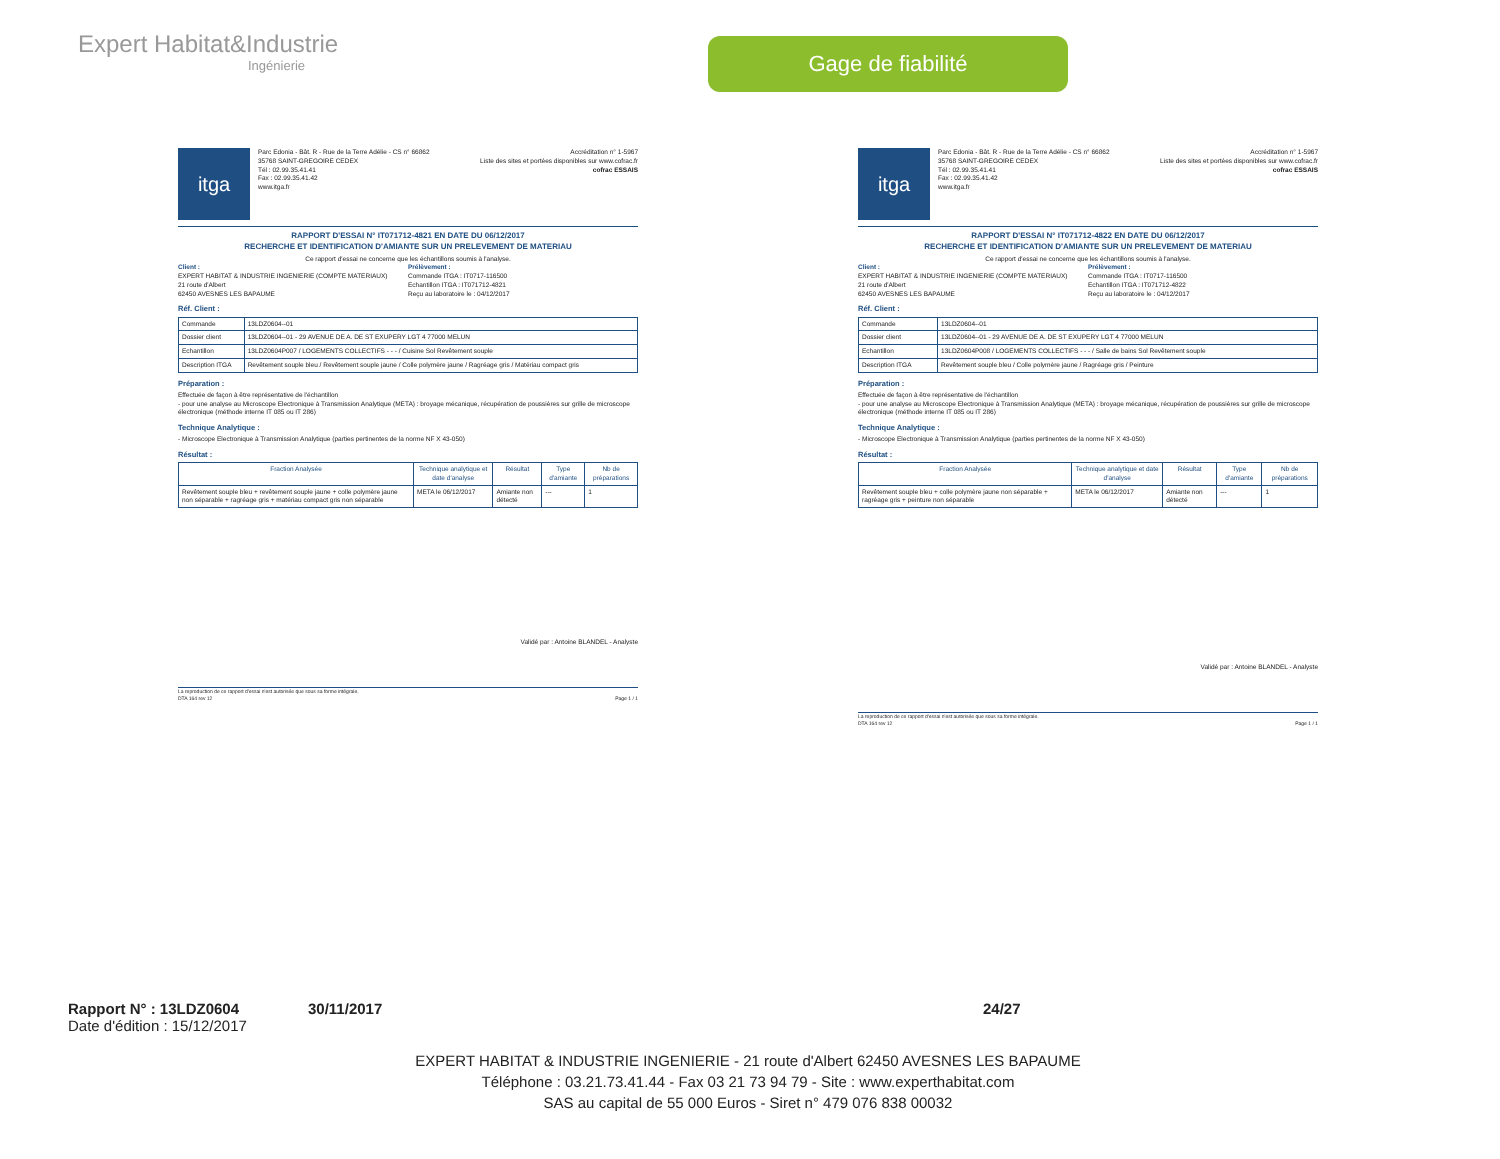Expert Habitat&Industrie
Ingénierie
Gage de fiabilité
itga
Parc Edonia - Bât. R - Rue de la Terre Adélie - CS n° 66862
35768 SAINT-GREGOIRE CEDEX
Tél : 02.99.35.41.41
Fax : 02.99.35.41.42
www.itga.fr
Accréditation n° 1-5967
Liste des sites et portées disponibles sur www.cofrac.fr
cofrac ESSAIS
RAPPORT D'ESSAI N° IT071712-4821 EN DATE DU 06/12/2017
RECHERCHE ET IDENTIFICATION D'AMIANTE SUR UN PRELEVEMENT DE MATERIAU
Ce rapport d'essai ne concerne que les échantillons soumis à l'analyse.
Client :
EXPERT HABITAT & INDUSTRIE INGENIERIE (COMPTE MATERIAUX)
21 route d'Albert
62450 AVESNES LES BAPAUME
Prélèvement :
Commande ITGA : IT0717-116500
Echantillon ITGA : IT071712-4821
Reçu au laboratoire le : 04/12/2017
Réf. Client :
| Commande | 13LDZ0604--01 |
| Dossier client | 13LDZ0604--01 - 29 AVENUE DE A. DE ST EXUPERY LGT 4 77000 MELUN |
| Echantillon | 13LDZ0604P007 / LOGEMENTS COLLECTIFS - - - / Cuisine Sol Revêtement souple |
| Description ITGA | Revêtement souple bleu / Revêtement souple jaune / Colle polymère jaune / Ragréage gris / Matériau compact gris |
Préparation :
Effectuée de façon à être représentative de l'échantillon
- pour une analyse au Microscope Electronique à Transmission Analytique (META) : broyage mécanique, récupération de poussières sur grille de microscope électronique (méthode interne IT 085 ou IT 286)
Technique Analytique :
- Microscope Electronique à Transmission Analytique (parties pertinentes de la norme NF X 43-050)
Résultat :
| Fraction Analysée | Technique analytique et date d'analyse | Résultat | Type d'amiante | Nb de préparations |
| --- | --- | --- | --- | --- |
| Revêtement souple bleu + revêtement souple jaune + colle polymère jaune non séparable + ragréage gris + matériau compact gris non séparable | META le 06/12/2017 | Amiante non détecté | --- | 1 |
Validé par : Antoine BLANDEL - Analyste
La reproduction de ce rapport d'essai n'est autorisée que sous sa forme intégrale.
DTA 164 rev 12 Page 1 / 1
itga
Parc Edonia - Bât. R - Rue de la Terre Adélie - CS n° 66862
35768 SAINT-GREGOIRE CEDEX
Tél : 02.99.35.41.41
Fax : 02.99.35.41.42
www.itga.fr
Accréditation n° 1-5967
Liste des sites et portées disponibles sur www.cofrac.fr
cofrac ESSAIS
RAPPORT D'ESSAI N° IT071712-4822 EN DATE DU 06/12/2017
RECHERCHE ET IDENTIFICATION D'AMIANTE SUR UN PRELEVEMENT DE MATERIAU
Ce rapport d'essai ne concerne que les échantillons soumis à l'analyse.
Client :
EXPERT HABITAT & INDUSTRIE INGENIERIE (COMPTE MATERIAUX)
21 route d'Albert
62450 AVESNES LES BAPAUME
Prélèvement :
Commande ITGA : IT0717-116500
Echantillon ITGA : IT071712-4822
Reçu au laboratoire le : 04/12/2017
Réf. Client :
| Commande | 13LDZ0604--01 |
| Dossier client | 13LDZ0604--01 - 29 AVENUE DE A. DE ST EXUPERY LGT 4 77000 MELUN |
| Echantillon | 13LDZ0604P008 / LOGEMENTS COLLECTIFS - - - / Salle de bains Sol Revêtement souple |
| Description ITGA | Revêtement souple bleu / Colle polymère jaune / Ragréage gris / Peinture |
Préparation :
Effectuée de façon à être représentative de l'échantillon
- pour une analyse au Microscope Electronique à Transmission Analytique (META) : broyage mécanique, récupération de poussières sur grille de microscope électronique (méthode interne IT 085 ou IT 286)
Technique Analytique :
- Microscope Electronique à Transmission Analytique (parties pertinentes de la norme NF X 43-050)
Résultat :
| Fraction Analysée | Technique analytique et date d'analyse | Résultat | Type d'amiante | Nb de préparations |
| --- | --- | --- | --- | --- |
| Revêtement souple bleu + colle polymère jaune non séparable + ragréage gris + peinture non séparable | META le 06/12/2017 | Amiante non détecté | --- | 1 |
Validé par : Antoine BLANDEL - Analyste
La reproduction de ce rapport d'essai n'est autorisée que sous sa forme intégrale.
DTA 164 rev 12 Page 1 / 1
Rapport N° : 13LDZ0604 30/11/2017 24/27
Date d'édition : 15/12/2017
EXPERT HABITAT & INDUSTRIE INGENIERIE - 21 route d'Albert 62450 AVESNES LES BAPAUME
Téléphone : 03.21.73.41.44 - Fax 03 21 73 94 79 - Site : www.experthabitat.com
SAS au capital de 55 000 Euros - Siret n° 479 076 838 00032